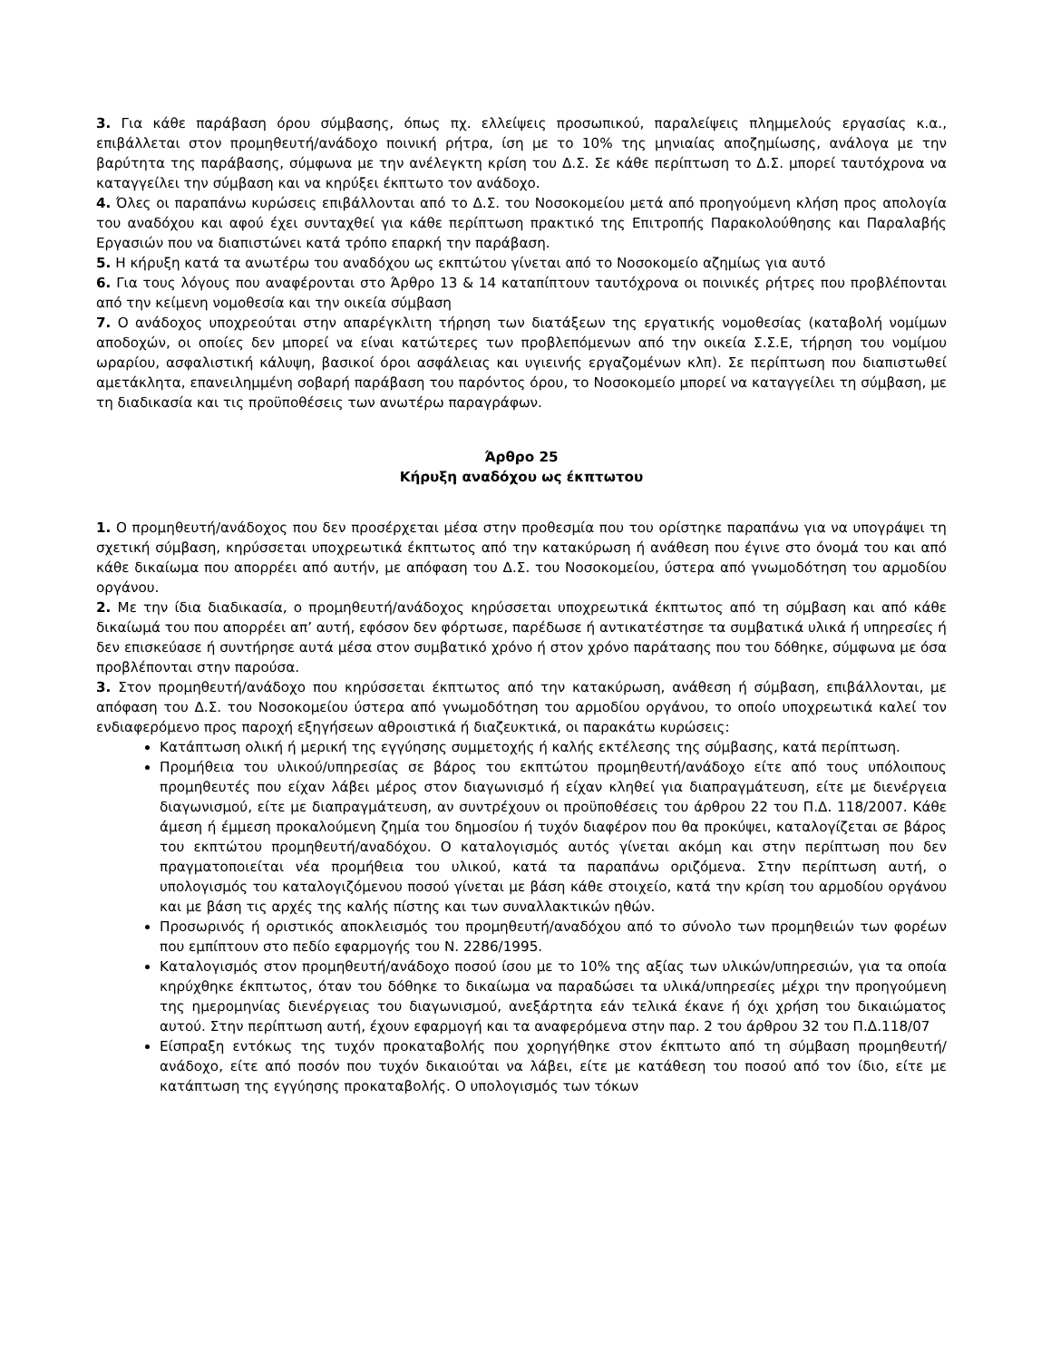3. Για κάθε παράβαση όρου σύμβασης, όπως πχ. ελλείψεις προσωπικού, παραλείψεις πλημμελούς εργασίας κ.α., επιβάλλεται στον προμηθευτή/ανάδοχο ποινική ρήτρα, ίση με το 10% της μηνιαίας αποζημίωσης, ανάλογα με την βαρύτητα της παράβασης, σύμφωνα με την ανέλεγκτη κρίση του Δ.Σ. Σε κάθε περίπτωση το Δ.Σ. μπορεί ταυτόχρονα να καταγγείλει την σύμβαση και να κηρύξει έκπτωτο τον ανάδοχο.
4. Όλες οι παραπάνω κυρώσεις επιβάλλονται από το Δ.Σ. του Νοσοκομείου μετά από προηγούμενη κλήση προς απολογία του αναδόχου και αφού έχει συνταχθεί για κάθε περίπτωση πρακτικό της Επιτροπής Παρακολούθησης και Παραλαβής Εργασιών που να διαπιστώνει κατά τρόπο επαρκή την παράβαση.
5. Η κήρυξη κατά τα ανωτέρω του αναδόχου ως εκπτώτου γίνεται από το Νοσοκομείο αζημίως για αυτό
6. Για τους λόγους που αναφέρονται στο Άρθρο 13 & 14 καταπίπτουν ταυτόχρονα οι ποινικές ρήτρες που προβλέπονται από την κείμενη νομοθεσία και την οικεία σύμβαση
7. Ο ανάδοχος υποχρεούται στην απαρέγκλιτη τήρηση των διατάξεων της εργατικής νομοθεσίας (καταβολή νομίμων αποδοχών, οι οποίες δεν μπορεί να είναι κατώτερες των προβλεπόμενων από την οικεία Σ.Σ.Ε, τήρηση του νομίμου ωραρίου, ασφαλιστική κάλυψη, βασικοί όροι ασφάλειας και υγιεινής εργαζομένων κλπ). Σε περίπτωση που διαπιστωθεί αμετάκλητα, επανειλημμένη σοβαρή παράβαση του παρόντος όρου, το Νοσοκομείο μπορεί να καταγγείλει τη σύμβαση, με τη διαδικασία και τις προϋποθέσεις των ανωτέρω παραγράφων.
Άρθρο 25
Κήρυξη αναδόχου ως έκπτωτου
1. Ο προμηθευτή/ανάδοχος που δεν προσέρχεται μέσα στην προθεσμία που του ορίστηκε παραπάνω για να υπογράψει τη σχετική σύμβαση, κηρύσσεται υποχρεωτικά έκπτωτος από την κατακύρωση ή ανάθεση που έγινε στο όνομά του και από κάθε δικαίωμα που απορρέει από αυτήν, με απόφαση του Δ.Σ. του Νοσοκομείου, ύστερα από γνωμοδότηση του αρμοδίου οργάνου.
2. Με την ίδια διαδικασία, ο προμηθευτή/ανάδοχος κηρύσσεται υποχρεωτικά έκπτωτος από τη σύμβαση και από κάθε δικαίωμά του που απορρέει απ’ αυτή, εφόσον δεν φόρτωσε, παρέδωσε ή αντικατέστησε τα συμβατικά υλικά ή υπηρεσίες ή δεν επισκεύασε ή συντήρησε αυτά μέσα στον συμβατικό χρόνο ή στον χρόνο παράτασης που του δόθηκε, σύμφωνα με όσα προβλέπονται στην παρούσα.
3. Στον προμηθευτή/ανάδοχο που κηρύσσεται έκπτωτος από την κατακύρωση, ανάθεση ή σύμβαση, επιβάλλονται, με απόφαση του Δ.Σ. του Νοσοκομείου ύστερα από γνωμοδότηση του αρμοδίου οργάνου, το οποίο υποχρεωτικά καλεί τον ενδιαφερόμενο προς παροχή εξηγήσεων αθροιστικά ή διαζευκτικά, οι παρακάτω κυρώσεις:
Κατάπτωση ολική ή μερική της εγγύησης συμμετοχής ή καλής εκτέλεσης της σύμβασης, κατά περίπτωση.
Προμήθεια του υλικού/υπηρεσίας σε βάρος του εκπτώτου προμηθευτή/ανάδοχο είτε από τους υπόλοιπους προμηθευτές που είχαν λάβει μέρος στον διαγωνισμό ή είχαν κληθεί για διαπραγμάτευση, είτε με διενέργεια διαγωνισμού, είτε με διαπραγμάτευση, αν συντρέχουν οι προϋποθέσεις του άρθρου 22 του Π.Δ. 118/2007. Κάθε άμεση ή έμμεση προκαλούμενη ζημία του δημοσίου ή τυχόν διαφέρον που θα προκύψει, καταλογίζεται σε βάρος του εκπτώτου προμηθευτή/αναδόχου. Ο καταλογισμός αυτός γίνεται ακόμη και στην περίπτωση που δεν πραγματοποιείται νέα προμήθεια του υλικού, κατά τα παραπάνω οριζόμενα. Στην περίπτωση αυτή, ο υπολογισμός του καταλογιζόμενου ποσού γίνεται με βάση κάθε στοιχείο, κατά την κρίση του αρμοδίου οργάνου και με βάση τις αρχές της καλής πίστης και των συναλλακτικών ηθών.
Προσωρινός ή οριστικός αποκλεισμός του προμηθευτή/αναδόχου από το σύνολο των προμηθειών των φορέων που εμπίπτουν στο πεδίο εφαρμογής του Ν. 2286/1995.
Καταλογισμός στον προμηθευτή/ανάδοχο ποσού ίσου με το 10% της αξίας των υλικών/υπηρεσιών, για τα οποία κηρύχθηκε έκπτωτος, όταν του δόθηκε το δικαίωμα να παραδώσει τα υλικά/υπηρεσίες μέχρι την προηγούμενη της ημερομηνίας διενέργειας του διαγωνισμού, ανεξάρτητα εάν τελικά έκανε ή όχι χρήση του δικαιώματος αυτού. Στην περίπτωση αυτή, έχουν εφαρμογή και τα αναφερόμενα στην παρ. 2 του άρθρου 32 του Π.Δ.118/07
Είσπραξη εντόκως της τυχόν προκαταβολής που χορηγήθηκε στον έκπτωτο από τη σύμβαση προμηθευτή/ανάδοχο, είτε από ποσόν που τυχόν δικαιούται να λάβει, είτε με κατάθεση του ποσού από τον ίδιο, είτε με κατάπτωση της εγγύησης προκαταβολής. Ο υπολογισμός των τόκων